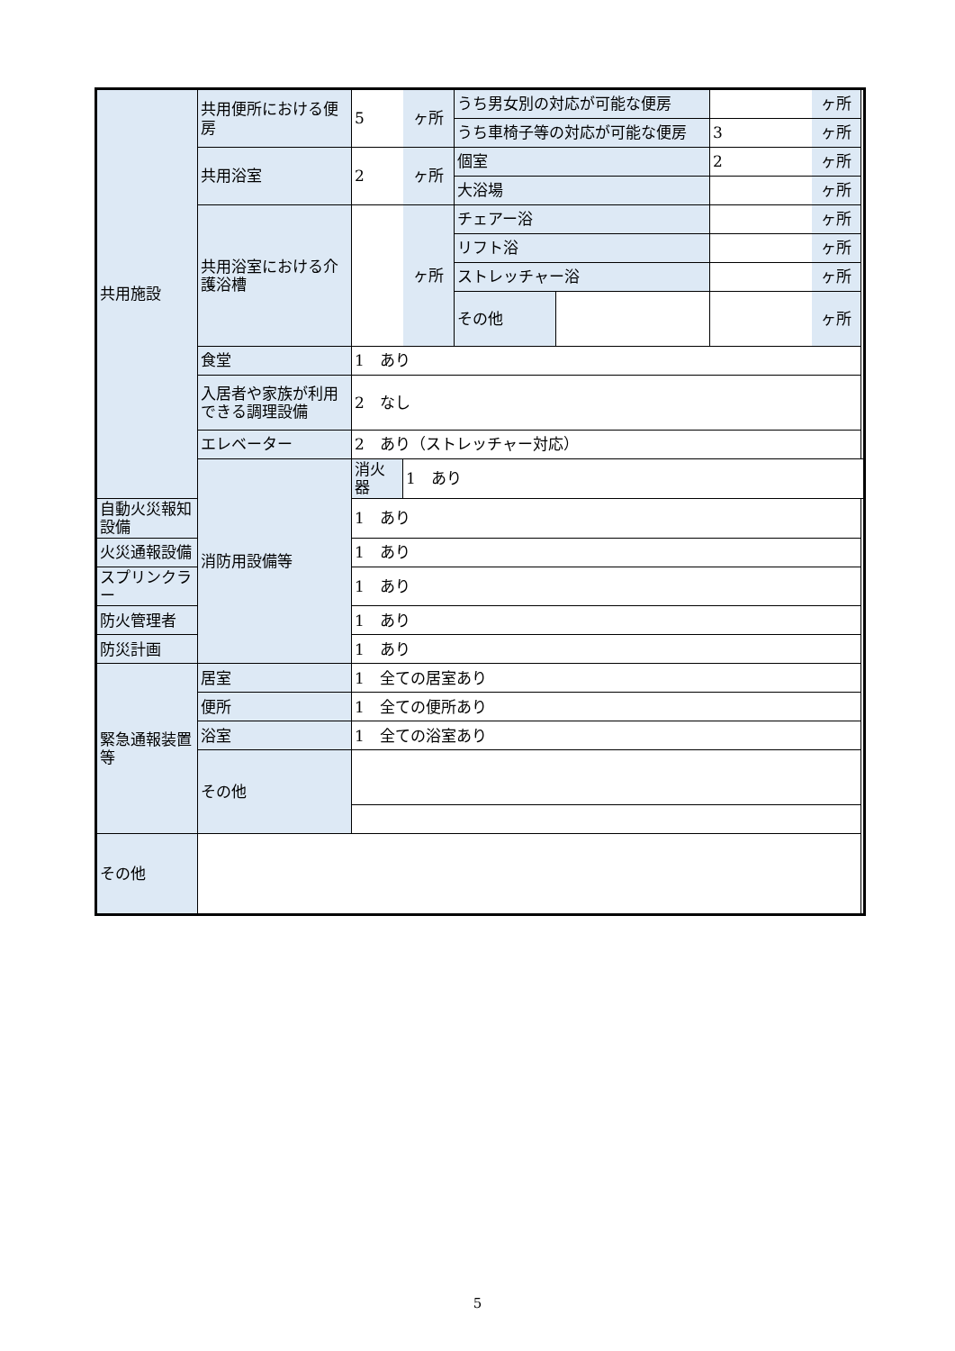| 共用施設 | 共用便所における便房 | 5 | ヶ所 | うち男女別の対応が可能な便房 | | | ヶ所 |
| | | | | うち車椅子等の対応が可能な便房 | | 3 | ヶ所 |
| | 共用浴室 | 2 | ヶ所 | 個室 | | 2 | ヶ所 |
| | | | | 大浴場 | | | ヶ所 |
| | 共用浴室における介護浴槽 | | ヶ所 | チェアー浴 | | | ヶ所 |
| | | | | リフト浴 | | | ヶ所 |
| | | | | ストレッチャー浴 | | | ヶ所 |
| | | | | その他 | | | ヶ所 |
| | 食堂 | 1 あり | | | | | |
| | 入居者や家族が利用できる調理設備 | 2 なし | | | | | |
| | エレベーター | 2 あり（ストレッチャー対応） | | | | | |
| | 消防用設備等 | 消火器 | 1 あり | | | | |
| 自動火災報知設備 | | 1 あり | | | | | |
| 火災通報設備 | | 1 あり | | | | | |
| スプリンクラー | | 1 あり | | | | | |
| 防火管理者 | | 1 あり | | | | | |
| 防災計画 | | 1 あり | | | | | |
| 緊急通報装置等 | 居室 | 1 全ての居室あり | | | | | |
| | 便所 | 1 全ての便所あり | | | | | |
| | 浴室 | 1 全ての浴室あり | | | | | |
| | その他 | | | | | | |
| その他 | | | | | | | |
5